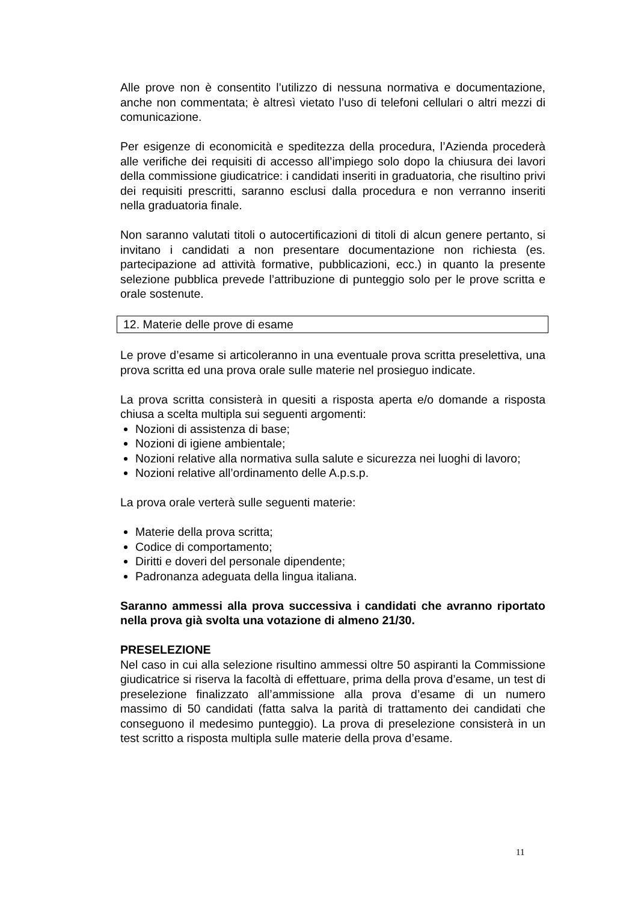Alle prove non è consentito l’utilizzo di nessuna normativa e documentazione, anche non commentata; è altresì vietato l’uso di telefoni cellulari o altri mezzi di comunicazione.
Per esigenze di economicità e speditezza della procedura, l’Azienda procederà alle verifiche dei requisiti di accesso all’impiego solo dopo la chiusura dei lavori della commissione giudicatrice: i candidati inseriti in graduatoria, che risultino privi dei requisiti prescritti, saranno esclusi dalla procedura e non verranno inseriti nella graduatoria finale.
Non saranno valutati titoli o autocertificazioni di titoli di alcun genere pertanto, si invitano i candidati a non presentare documentazione non richiesta (es. partecipazione ad attività formative, pubblicazioni, ecc.) in quanto la presente selezione pubblica prevede l’attribuzione di punteggio solo per le prove scritta e orale sostenute.
12. Materie delle prove di esame
Le prove d’esame si articoleranno in una eventuale prova scritta preselettiva, una prova scritta ed una prova orale sulle materie nel prosieguo indicate.
La prova scritta consisterà in quesiti a risposta aperta e/o domande a risposta chiusa a scelta multipla sui seguenti argomenti:
Nozioni di assistenza di base;
Nozioni di igiene ambientale;
Nozioni relative alla normativa sulla salute e sicurezza nei luoghi di lavoro;
Nozioni relative all’ordinamento delle A.p.s.p.
La prova orale verterà sulle seguenti materie:
Materie della prova scritta;
Codice di comportamento;
Diritti e doveri del personale dipendente;
Padronanza adeguata della lingua italiana.
Saranno ammessi alla prova successiva i candidati che avranno riportato nella prova già svolta una votazione di almeno 21/30.
PRESELEZIONE
Nel caso in cui alla selezione risultino ammessi oltre 50 aspiranti la Commissione giudicatrice si riserva la facoltà di effettuare, prima della prova d’esame, un test di preselezione finalizzato all’ammissione alla prova d’esame di un numero massimo di 50 candidati (fatta salva la parità di trattamento dei candidati che conseguono il medesimo punteggio). La prova di preselezione consisterà in un test scritto a risposta multipla sulle materie della prova d’esame.
11